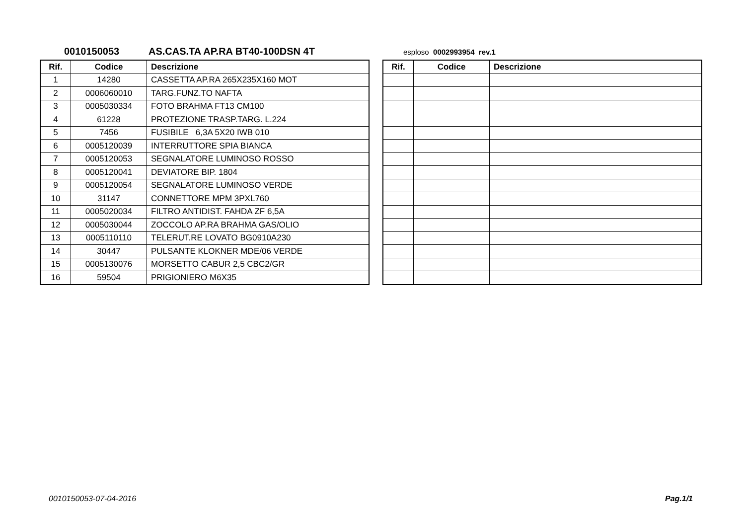0010150053 AS.CAS.TA AP.RA BT40-100DSN 4T esploso 0002993954 rev.1
| Rif. | Codice | Descrizione |
| --- | --- | --- |
| 1 | 14280 | CASSETTA AP.RA 265X235X160 MOT |
| 2 | 0006060010 | TARG.FUNZ.TO NAFTA |
| 3 | 0005030334 | FOTO BRAHMA FT13 CM100 |
| 4 | 61228 | PROTEZIONE TRASP.TARG. L.224 |
| 5 | 7456 | FUSIBILE 6,3A 5X20 IWB 010 |
| 6 | 0005120039 | INTERRUTTORE SPIA BIANCA |
| 7 | 0005120053 | SEGNALATORE LUMINOSO ROSSO |
| 8 | 0005120041 | DEVIATORE BIP. 1804 |
| 9 | 0005120054 | SEGNALATORE LUMINOSO VERDE |
| 10 | 31147 | CONNETTORE MPM 3PXL760 |
| 11 | 0005020034 | FILTRO ANTIDIST. FAHDA ZF 6,5A |
| 12 | 0005030044 | ZOCCOLO AP.RA BRAHMA GAS/OLIO |
| 13 | 0005110110 | TELERUT.RE LOVATO BG0910A230 |
| 14 | 30447 | PULSANTE KLOKNER MDE/06 VERDE |
| 15 | 0005130076 | MORSETTO CABUR 2,5 CBC2/GR |
| 16 | 59504 | PRIGIONIERO M6X35 |
| Rif. | Codice | Descrizione |
| --- | --- | --- |
0010150053-07-04-2016 Pag.1/1